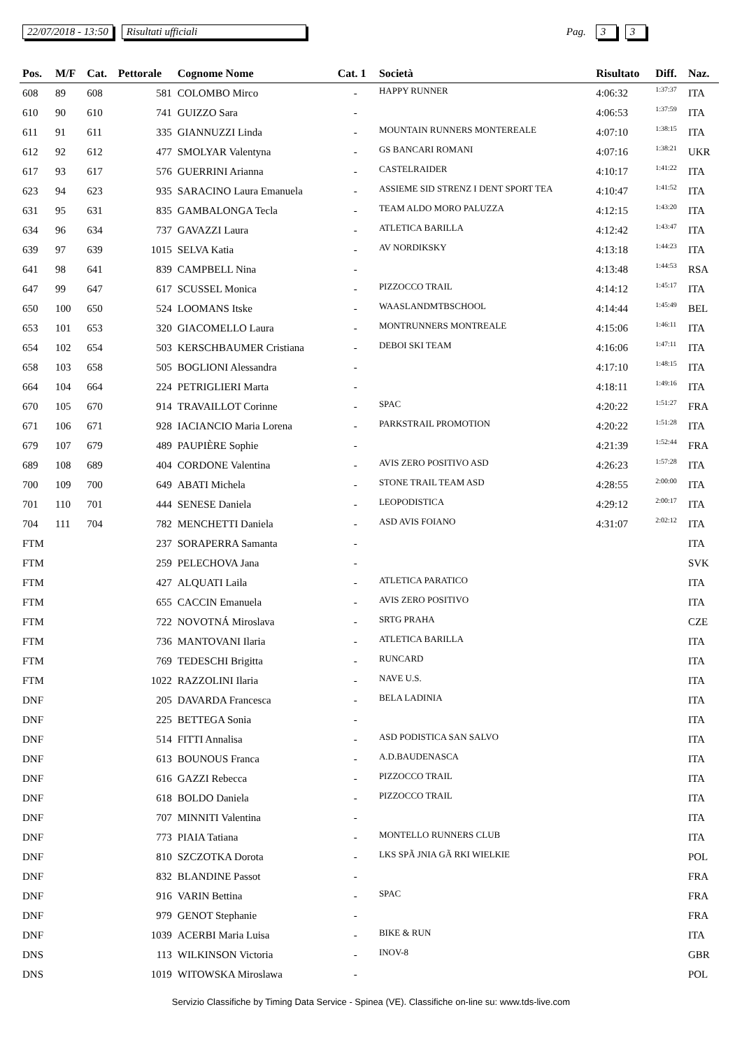22/07/2018 - 13:50 Risultati ufficiali Pag. 3 3
| Pos. | M/F | Cat. | Pettorale | Cognome Nome | Cat. 1 | Società | Risultato | Diff. | Naz. |
| --- | --- | --- | --- | --- | --- | --- | --- | --- | --- |
| 608 | 89 | 608 | 581 | COLOMBO Mirco | - | HAPPY RUNNER | 4:06:32 | 1:37:37 | ITA |
| 610 | 90 | 610 | 741 | GUIZZO Sara | - | | 4:06:53 | 1:37:59 | ITA |
| 611 | 91 | 611 | 335 | GIANNUZZI Linda | - | MOUNTAIN RUNNERS MONTEREALE | 4:07:10 | 1:38:15 | ITA |
| 612 | 92 | 612 | 477 | SMOLYAR Valentyna | - | GS BANCARI ROMANI | 4:07:16 | 1:38:21 | UKR |
| 617 | 93 | 617 | 576 | GUERRINI Arianna | - | CASTELRAIDER | 4:10:17 | 1:41:22 | ITA |
| 623 | 94 | 623 | 935 | SARACINO Laura Emanuela | - | ASSIEME SID STRENZ I DENT SPORT TEA | 4:10:47 | 1:41:52 | ITA |
| 631 | 95 | 631 | 835 | GAMBALONGA Tecla | - | TEAM ALDO MORO PALUZZA | 4:12:15 | 1:43:20 | ITA |
| 634 | 96 | 634 | 737 | GAVAZZI Laura | - | ATLETICA BARILLA | 4:12:42 | 1:43:47 | ITA |
| 639 | 97 | 639 | 1015 | SELVA Katia | - | AV NORDIKSKY | 4:13:18 | 1:44:23 | ITA |
| 641 | 98 | 641 | 839 | CAMPBELL Nina | - | | 4:13:48 | 1:44:53 | RSA |
| 647 | 99 | 647 | 617 | SCUSSEL Monica | - | PIZZOCCO TRAIL | 4:14:12 | 1:45:17 | ITA |
| 650 | 100 | 650 | 524 | LOOMANS Itske | - | WAASLANDMTBSCHOOL | 4:14:44 | 1:45:49 | BEL |
| 653 | 101 | 653 | 320 | GIACOMELLO Laura | - | MONTRUNNERS MONTREALE | 4:15:06 | 1:46:11 | ITA |
| 654 | 102 | 654 | 503 | KERSCHBAUMER Cristiana | - | DEBOI SKI TEAM | 4:16:06 | 1:47:11 | ITA |
| 658 | 103 | 658 | 505 | BOGLIONI Alessandra | - | | 4:17:10 | 1:48:15 | ITA |
| 664 | 104 | 664 | 224 | PETRIGLIERI Marta | - | | 4:18:11 | 1:49:16 | ITA |
| 670 | 105 | 670 | 914 | TRAVAILLOT Corinne | - | SPAC | 4:20:22 | 1:51:27 | FRA |
| 671 | 106 | 671 | 928 | IACIANCIO Maria Lorena | - | PARKSTRAIL PROMOTION | 4:20:22 | 1:51:28 | ITA |
| 679 | 107 | 679 | 489 | PAUPIÈRE Sophie | - | | 4:21:39 | 1:52:44 | FRA |
| 689 | 108 | 689 | 404 | CORDONE Valentina | - | AVIS ZERO POSITIVO ASD | 4:26:23 | 1:57:28 | ITA |
| 700 | 109 | 700 | 649 | ABATI Michela | - | STONE TRAIL TEAM ASD | 4:28:55 | 2:00:00 | ITA |
| 701 | 110 | 701 | 444 | SENESE Daniela | - | LEOPODISTICA | 4:29:12 | 2:00:17 | ITA |
| 704 | 111 | 704 | 782 | MENCHETTI Daniela | - | ASD AVIS FOIANO | 4:31:07 | 2:02:12 | ITA |
| FTM | | | 237 | SORAPERRA Samanta | - | | | | ITA |
| FTM | | | 259 | PELECHOVA Jana | - | | | | SVK |
| FTM | | | 427 | ALQUATI Laila | - | ATLETICA PARATICO | | | ITA |
| FTM | | | 655 | CACCIN Emanuela | - | AVIS ZERO POSITIVO | | | ITA |
| FTM | | | 722 | NOVOTNÁ Miroslava | - | SRTG PRAHA | | | CZE |
| FTM | | | 736 | MANTOVANI Ilaria | - | ATLETICA BARILLA | | | ITA |
| FTM | | | 769 | TEDESCHI Brigitta | - | RUNCARD | | | ITA |
| FTM | | | 1022 | RAZZOLINI Ilaria | - | NAVE U.S. | | | ITA |
| DNF | | | 205 | DAVARDA Francesca | - | BELA LADINIA | | | ITA |
| DNF | | | 225 | BETTEGA Sonia | - | | | | ITA |
| DNF | | | 514 | FITTI Annalisa | - | ASD PODISTICA SAN SALVO | | | ITA |
| DNF | | | 613 | BOUNOUS Franca | - | A.D.BAUDENASCA | | | ITA |
| DNF | | | 616 | GAZZI Rebecca | - | PIZZOCCO TRAIL | | | ITA |
| DNF | | | 618 | BOLDO Daniela | - | PIZZOCCO TRAIL | | | ITA |
| DNF | | | 707 | MINNITI Valentina | - | | | | ITA |
| DNF | | | 773 | PIAIA Tatiana | - | MONTELLO RUNNERS CLUB | | | ITA |
| DNF | | | 810 | SZCZOTKA Dorota | - | LKS SPÃ JNIA GÃ RKI WIELKIE | | | POL |
| DNF | | | 832 | BLANDINE Passot | - | | | | FRA |
| DNF | | | 916 | VARIN Bettina | - | SPAC | | | FRA |
| DNF | | | 979 | GENOT Stephanie | - | | | | FRA |
| DNF | | | 1039 | ACERBI Maria Luisa | - | BIKE & RUN | | | ITA |
| DNS | | | 113 | WILKINSON Victoria | - | INOV-8 | | | GBR |
| DNS | | | 1019 | WITOWSKA Miroslawa | - | | | | POL |
Servizio Classifiche by Timing Data Service - Spinea (VE). Classifiche on-line su: www.tds-live.com